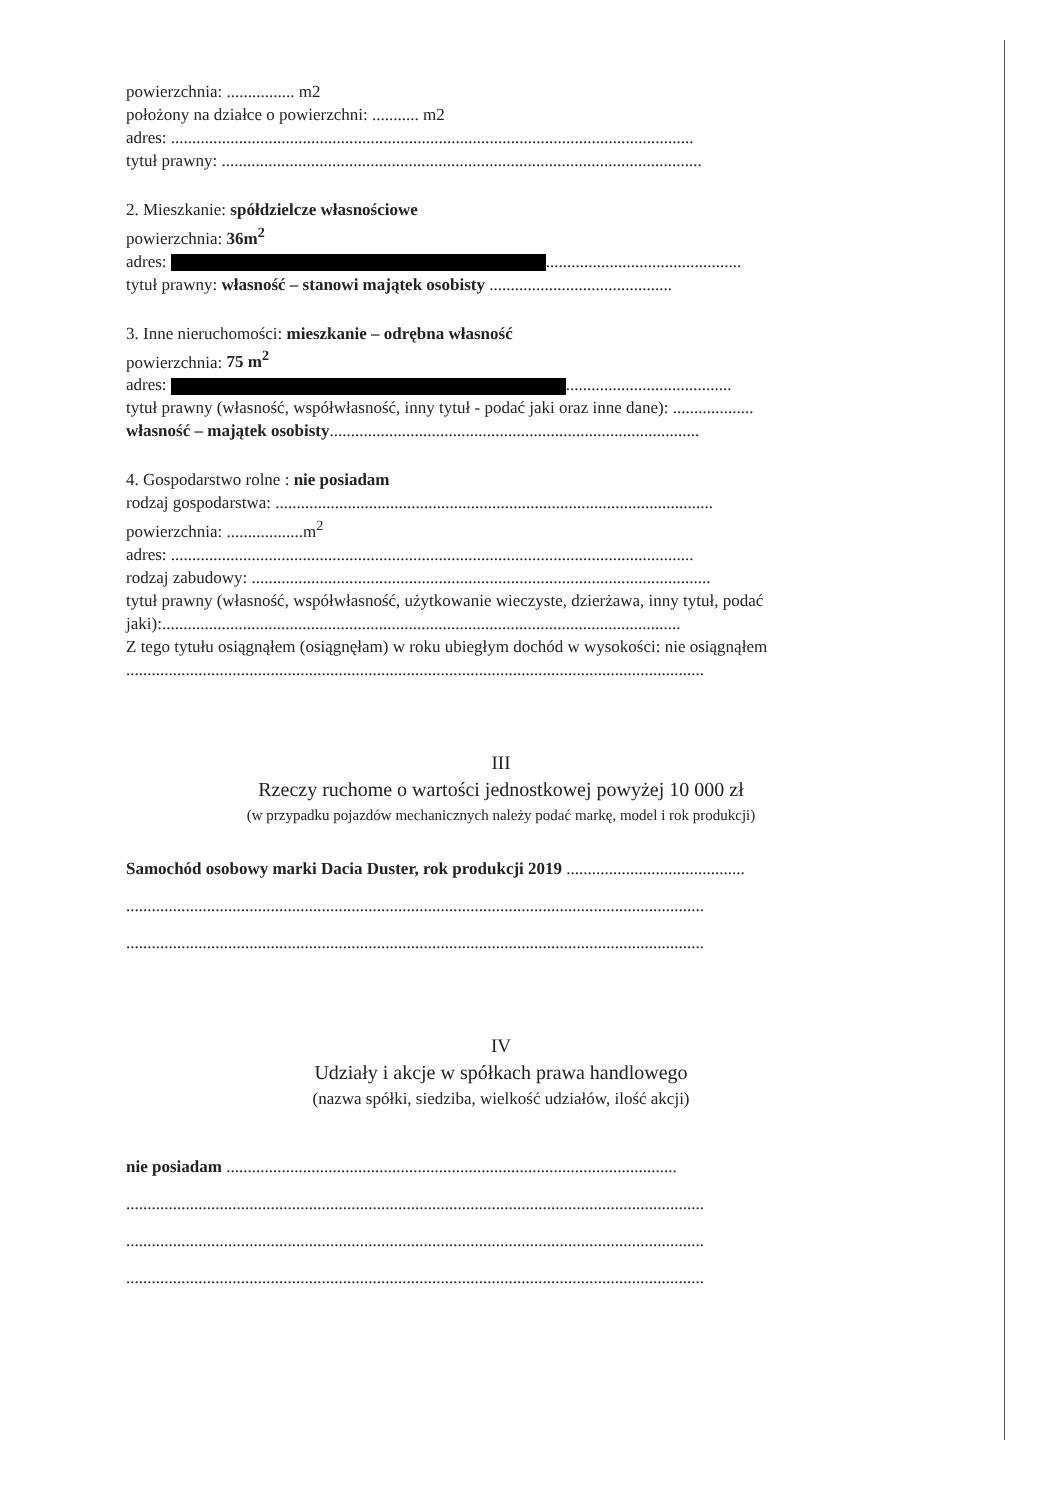powierzchnia: ................ m2
położony na działce o powierzchni: ........... m2
adres: ...........................................................................................................................
tytuł prawny: .................................................................................................................
2. Mieszkanie: spółdzielcze własnościowe
powierzchnia: 36m<sup>2</sup>
adres: ..............................................
tytuł prawny: własność – stanowi majątek osobisty ...........................................
3. Inne nieruchomości: mieszkanie – odrębna własność
powierzchnia: 75 m<sup>2</sup>
adres: .......................................
tytuł prawny (własność, współwłasność, inny tytuł - podać jaki oraz inne dane): ...................
własność – majątek osobisty.......................................................................................
4. Gospodarstwo rolne : nie posiadam
rodzaj gospodarstwa: .......................................................................................................
powierzchnia: ..................m<sup>2</sup>
adres: ...........................................................................................................................
rodzaj zabudowy: ............................................................................................................
tytuł prawny (własność, współwłasność, użytkowanie wieczyste, dzierżawa, inny tytuł, podać jaki):..........................................................................................................................
Z tego tytułu osiągnąłem (osiągnęłam) w roku ubiegłym dochód w wysokości: nie osiągnąłem
........................................................................................................................................
III
Rzeczy ruchome o wartości jednostkowej powyżej 10 000 zł
(w przypadku pojazdów mechanicznych należy podać markę, model i rok produkcji)
Samochód osobowy marki Dacia Duster, rok produkcji 2019 ..........................................
........................................................................................................................................
........................................................................................................................................
IV
Udziały i akcje w spółkach prawa handlowego
(nazwa spółki, siedziba, wielkość udziałów, ilość akcji)
nie posiadam ..........................................................................................................
........................................................................................................................................
........................................................................................................................................
........................................................................................................................................